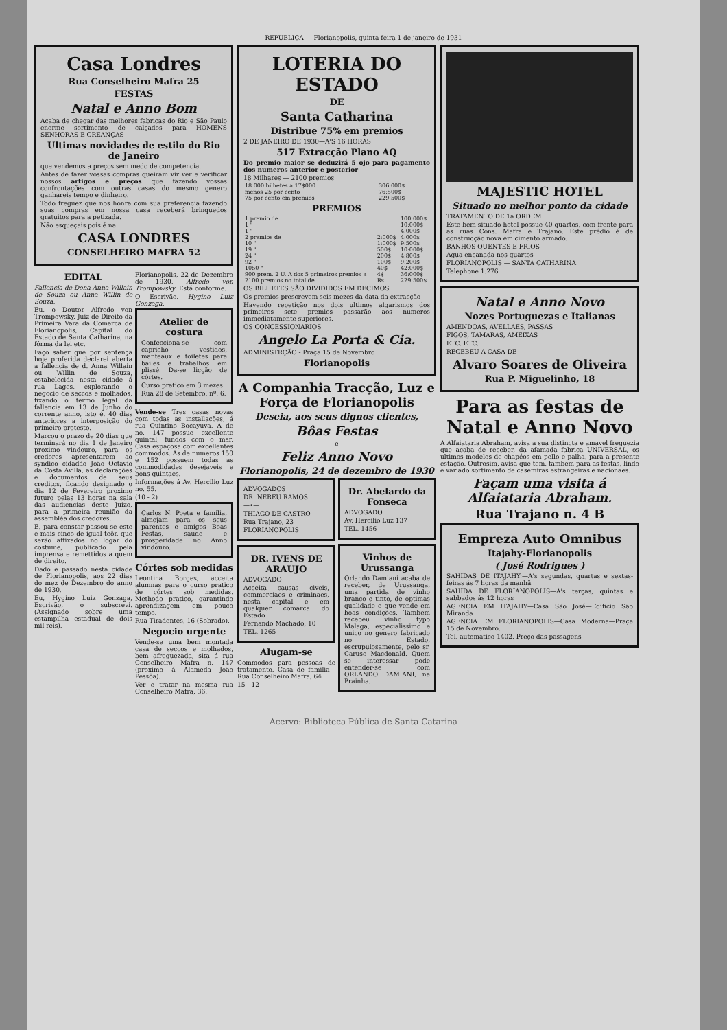REPUBLICA — Florianopolis, quinta-feira 1 de janeiro de 1931
Casa Londres
Rua Conselheiro Mafra 25
FESTAS
Natal e Anno Bom
Acaba de chegar das melhores fabricas do Rio e São Paulo enorme sortimento de calçados para HOMENS SENHORAS E CREANÇAS
Ultimas novidades de estilo do Rio de Janeiro
que vendemos a preços sem medo de competencia.
Antes de fazer vossas compras queiram vir ver e verificar nossos artigos e preços que fazendo vossas confrontações com outras casas do mesmo genero ganhareis tempo e dinheiro.
Todo freguez que nos honra com sua preferencia fazendo suas compras em nossa casa receberá brinquedos gratuitos para a petizada.
Não esqueçais pois é na
CASA LONDRES
CONSELHEIRO MAFRA 52
EDITAL
Fallencia de Dona Anna Willain de Souza ou Anna Willin de Souza.
Eu, o Doutor Alfredo von Trompowsky, Juiz de Direito da Primeira Vara da Comarca de Florianopolis, Capital do Estado de Santa Catharina, na fórma da lei etc.
Faço saber que por sentença hoje proferida declarei aberta a fallencia de d. Anna Willain ou Willin de Souza, estabelecida nesta cidade á rua Lages, explorando o negocio de seccos e molhados, fixando o termo legal da fallencia em 13 de Junho do corrente anno, isto é, 40 dias anteriores a interposição do primeiro protesto.
Marcou o prazo de 20 dias que terminará no dia 1 de Janeiro proximo vindouro, para os credores apresentarem ao syndico cidadão João Octavio da Costa Avilla, as declarações e documentos de seus creditos, ficando designado o dia 12 de Fevereiro proximo futuro pelas 13 horas na sala das audiencias deste Juizo, para a primeira reunião da assembléa dos credores.
E, para constar passou-se este e mais cinco de igual teôr, que serão affixados no logar do costume, publicado pela imprensa e remettidos a quem de direito.
Dado e passado nesta cidade de Florianopolis, aos 22 dias do mez de Dezembro do anno de 1930.
Eu, Hygino Luiz Gonzaga, Escrivão, o subscrevi. (Assignado sobre uma estampilha estadual de dois mil reis).
Florianopolis, 22 de Dezembro de 1930. Alfredo von Trompowsky. Está conforme.
O Escrivão. Hygino Luiz Gonzaga.
Atelier de costura
Confecciona-se com capricho vestidos, manteaux e toiletes para bailes e trabalhos em plissé. Da-se licção de córtes.
Curso pratico em 3 mezes.
Rua 28 de Setembro, nº. 6.
Vende-se Tres casas novas com todas as installações, á rua Quintino Bocayuva. A de no. 147 possue excellente quintal, fundos com o mar. Casa espaçosa com excellentes commodos. As de numeros 150 e 152 possuem todas as commodidades desejaveis e bons quintaes.
Informações á Av. Hercilio Luz no. 55.
(10 - 2)
Carlos N. Poeta e familia, almejam para os seus parentes e amigos Boas Festas, saude e prosperidade no Anno vindouro.
Córtes sob medidas
Leontina Borges, acceita alumnas para o curso pratico de córtes sob medidas. Methodo pratico, garantindo aprendizagem em pouco tempo.
Rua Tiradentes, 16 (Sobrado).
Negocio urgente
Vende-se uma bem montada casa de seccos e molhados, bem afreguezada, sita á rua Conselheiro Mafra n. 147 (proximo á Alameda João Pessôa).
Ver e tratar na mesma rua Conselheiro Mafra, 36.
LOTERIA DO ESTADO
DE
Santa Catharina
Distribue 75% em premios
2 DE JANEIRO DE 1930—A'S 16 HORAS
517 Extracção Plano AQ
Do premio maior se deduzirá 5 ojo para pagamento dos numeros anterior e posterior
18 Milhares — 2100 premios
| 18.000 bilhetes a 17$000 | 306:000$ |
| menos 25 por cento | 76:500$ |
| 75 por cento em premios | 229:500$ |
PREMIOS
| 1 premio de | | 100:000$ |
| 1 " | | 10:000$ |
| 1 " | | 4:000$ |
| 2 premios de | 2:000$ | 4:000$ |
| 10 " | 1:000$ | 9:500$ |
| 19 " | 500$ | 10:000$ |
| 24 " | 200$ | 4:800$ |
| 92 " | 100$ | 9:200$ |
| 1050 " | 40$ | 42:000$ |
| 900 prem. 2 U. A dos 5 primeiros premios a | 4$ | 36:000$ |
| 2100 premios no total de | Rs | 229:500$ |
OS BILHETES SÃO DIVIDIDOS EM DECIMOS
Os premios prescrevem seis mezes da data da extracção
Havendo repetição nos dois ultimos algarismos dos primeiros sete premios passarão aos numeros immediatamente superiores.
OS CONCESSIONARIOS
Angelo La Porta & Cia.
ADMINISTRÇÃO - Praça 15 de Novembro
Florianopolis
A Companhia Tracção, Luz e Força de Florianopolis
Deseia, aos seus dignos clientes,
Bôas Festas
- e -
Feliz Anno Novo
Florianopolis, 24 de dezembro de 1930
ADVOGADOS
DR. NEREU RAMOS
—•—
THIAGO DE CASTRO
Rua Trajano, 23
FLORIANOPOLIS
DR. IVENS DE ARAUJO
ADVOGADO
Acceita causas civeis, commerciaes e criminaes, nesta capital e em qualquer comarca do Estado
Fernando Machado, 10
TEL. 1265
Alugam-se
Commodos para pessoas de tratamento. Casa de familia - Rua Conselheiro Mafra, 64
15—12
Dr. Abelardo da Fonseca
ADVOGADO
Av. Hercilio Luz 137
TEL. 1456
Vinhos de Urussanga
Orlando Damiani acaba de receber, de Urussanga, uma partida de vinho branco e tinto, de optimas qualidade e que vende em boas condições. Tambem recebeu vinho typo Malaga, especialissimo e unico no genero fabricado no Estado, escrupulosamente, pelo sr. Caruso Macdonald. Quem se interessar pode entender-se com ORLANDO DAMIANI, na Prainha.
MAJESTIC HOTEL
Situado no melhor ponto da cidade
TRATAMENTO DE 1a ORDEM
Este bem situado hotel possue 40 quartos, com frente para as ruas Cons. Mafra e Trajano. Este prédio é de construcção nova em cimento armado.
BANHOS QUENTES E FRIOS
Agua encanada nos quartos
FLORIANOPOLIS — SANTA CATHARINA
Telephone 1.276
Natal e Anno Novo
Nozes Portuguezas e Italianas
AMENDOAS, AVELLAES, PASSAS
FIGOS, TAMARAS, AMEIXAS
ETC. ETC.
RECEBEU A CASA DE
Alvaro Soares de Oliveira
Rua P. Miguelinho, 18
Para as festas de Natal e Anno Novo
A Alfaiataria Abraham, avisa a sua distincta e amavel freguezia que acaba de receber, da afamada fabrica UNIVERSAL, os ultimos modelos de chapéos em pello e palha, para a presente estação. Outrosim, avisa que tem, tambem para as festas, lindo e variado sortimento de casemiras estrangeiras e nacionaes.
Façam uma visita á Alfaiataria Abraham.
Rua Trajano n. 4 B
Empreza Auto Omnibus
Itajahy-Florianopolis
( José Rodrigues )
SAHIDAS DE ITAJAHY:—A's segundas, quartas e sextas-feiras ás 7 horas da manhã
SAHIDA DE FLORIANOPOLIS—A's terças, quintas e sabbados ás 12 horas
AGENCIA EM ITAJAHY—Casa São José—Edificio São Miranda
AGENCIA EM FLORIANOPOLIS—Casa Moderna—Praça 15 de Novembro.
Tel. automatico 1402. Preço das passagens
Acervo: Biblioteca Pública de Santa Catarina